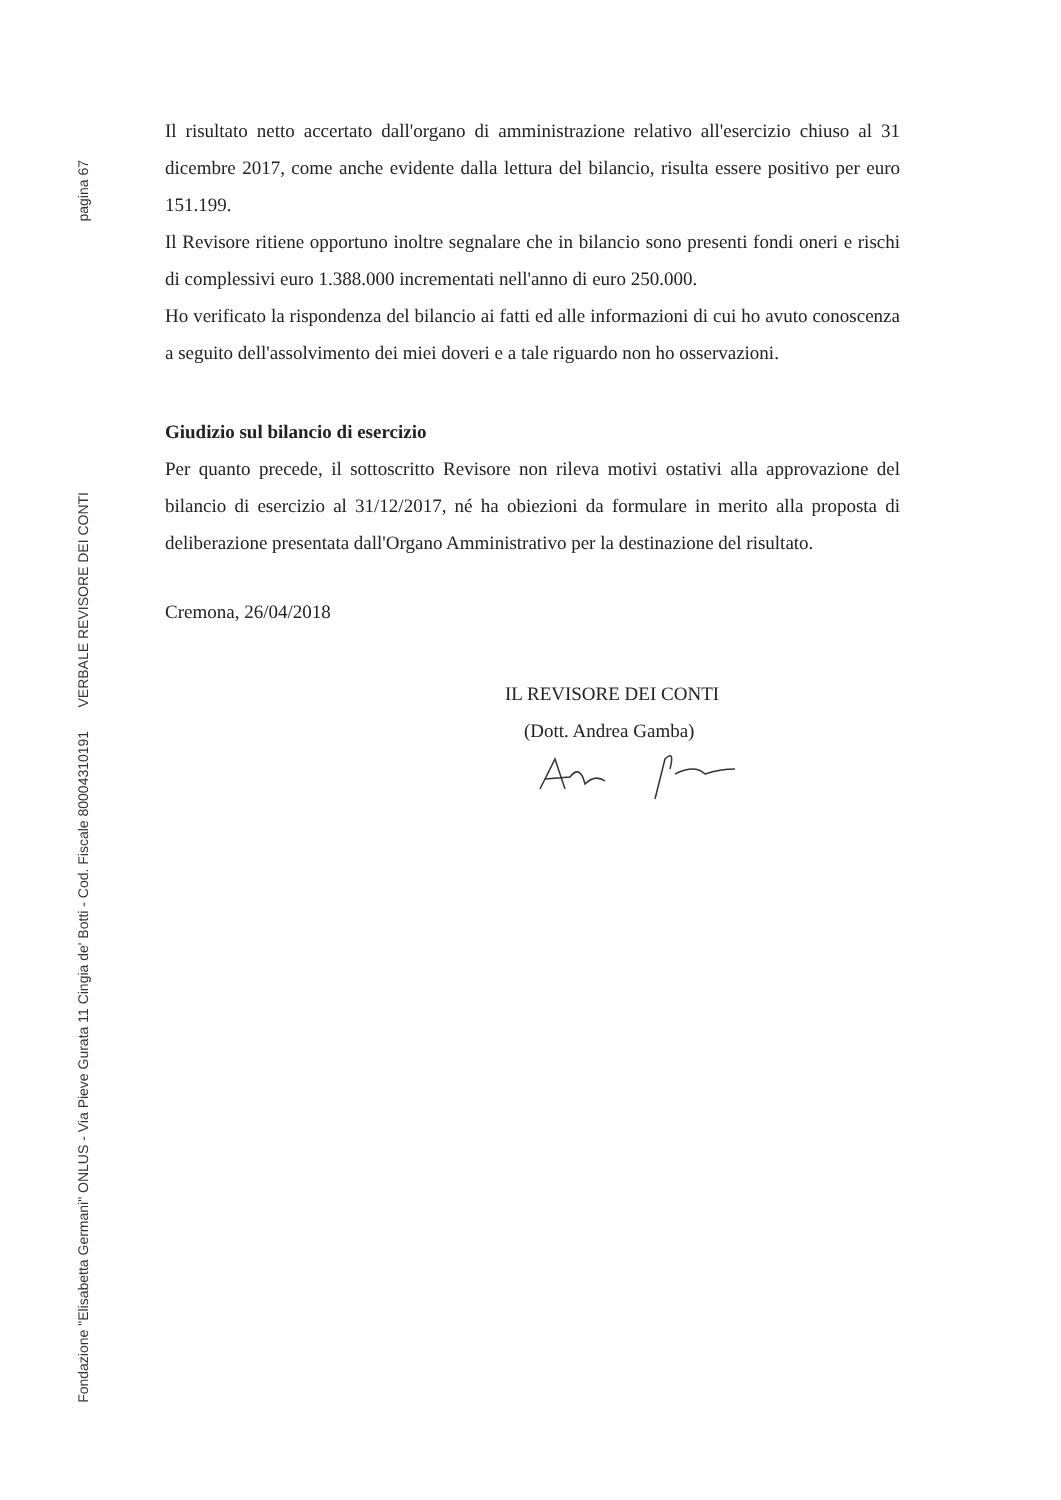pagina 67
Fondazione "Elisabetta Germani" ONLUS - Via Pieve Gurata 11 Cingia de' Botti - Cod. Fiscale 80004310191 VERBALE REVISORE DEI CONTI
Il risultato netto accertato dall'organo di amministrazione relativo all'esercizio chiuso al 31 dicembre 2017, come anche evidente dalla lettura del bilancio, risulta essere positivo per euro 151.199.
Il Revisore ritiene opportuno inoltre segnalare che in bilancio sono presenti fondi oneri e rischi di complessivi euro 1.388.000 incrementati nell'anno di euro 250.000.
Ho verificato la rispondenza del bilancio ai fatti ed alle informazioni di cui ho avuto conoscenza a seguito dell'assolvimento dei miei doveri e a tale riguardo non ho osservazioni.
Giudizio sul bilancio di esercizio
Per quanto precede, il sottoscritto Revisore non rileva motivi ostativi alla approvazione del bilancio di esercizio al 31/12/2017, né ha obiezioni da formulare in merito alla proposta di deliberazione presentata dall'Organo Amministrativo per la destinazione del risultato.
Cremona, 26/04/2018
IL REVISORE DEI CONTI
(Dott. Andrea Gamba)